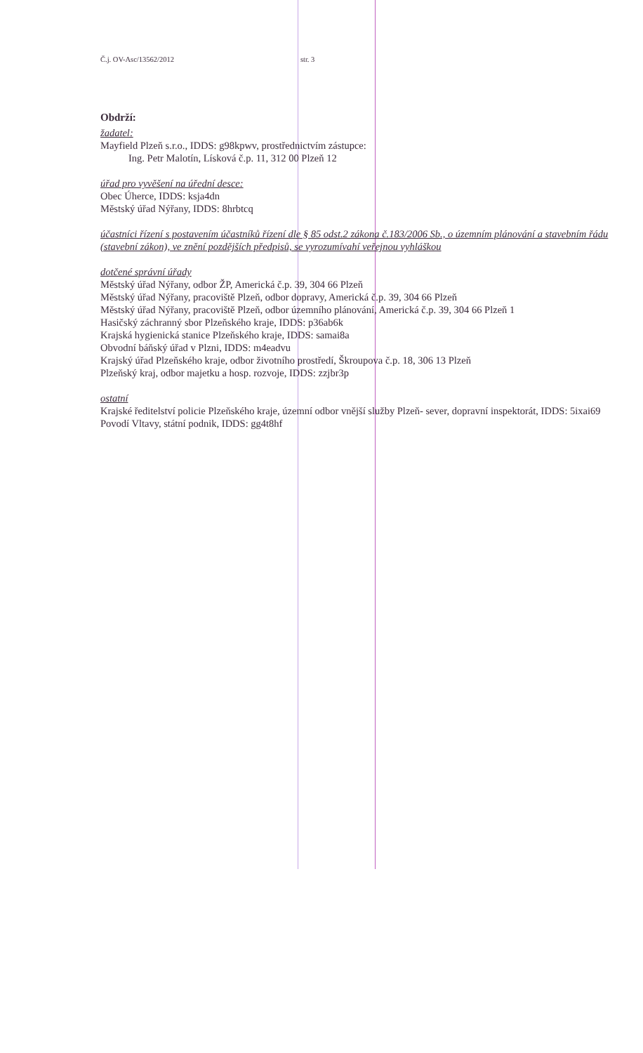Č.j. OV-Asc/13562/2012 str. 3
Obdrží:
žadatel:
Mayfield Plzeň s.r.o., IDDS: g98kpwv, prostřednictvím zástupce:
Ing. Petr Malotín, Lísková č.p. 11, 312 00 Plzeň 12
úřad pro vyvěšení na úřední desce:
Obec Úherce, IDDS: ksja4dn
Městský úřad Nýřany, IDDS: 8hrbtcq
účastníci řízení s postavením účastníků řízení dle § 85 odst.2 zákona č.183/2006 Sb., o územním plánování a stavebním řádu (stavební zákon), ve znění pozdějších předpisů, se vyrozumívahí veřejnou vyhláškou
dotčené správní úřady
Městský úřad Nýřany, odbor ŽP, Americká č.p. 39, 304 66 Plzeň
Městský úřad Nýřany, pracoviště Plzeň, odbor dopravy, Americká č.p. 39, 304 66 Plzeň
Městský úřad Nýřany, pracoviště Plzeň, odbor územního plánování, Americká č.p. 39, 304 66 Plzeň 1
Hasičský záchranný sbor Plzeňského kraje, IDDS: p36ab6k
Krajská hygienická stanice Plzeňského kraje, IDDS: samai8a
Obvodní báňský úřad v Plzni, IDDS: m4eadvu
Krajský úřad Plzeňského kraje, odbor životního prostředí, Škroupova č.p. 18, 306 13 Plzeň
Plzeňský kraj, odbor majetku a hosp. rozvoje, IDDS: zzjbr3p
ostatní
Krajské ředitelství policie Plzeňského kraje, územní odbor vnější služby Plzeň- sever, dopravní inspektorát, IDDS: 5ixai69
Povodí Vltavy, státní podnik, IDDS: gg4t8hf